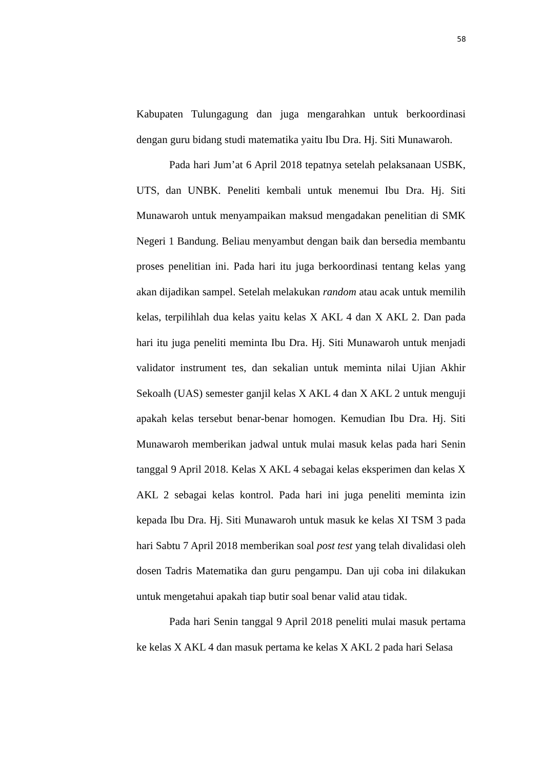58
Kabupaten Tulungagung dan juga mengarahkan untuk berkoordinasi dengan guru bidang studi matematika yaitu Ibu Dra. Hj. Siti Munawaroh.
Pada hari Jum’at 6 April 2018 tepatnya setelah pelaksanaan USBK, UTS, dan UNBK. Peneliti kembali untuk menemui Ibu Dra. Hj. Siti Munawaroh untuk menyampaikan maksud mengadakan penelitian di SMK Negeri 1 Bandung. Beliau menyambut dengan baik dan bersedia membantu proses penelitian ini. Pada hari itu juga berkoordinasi tentang kelas yang akan dijadikan sampel. Setelah melakukan random atau acak untuk memilih kelas, terpilihlah dua kelas yaitu kelas X AKL 4 dan X AKL 2. Dan pada hari itu juga peneliti meminta Ibu Dra. Hj. Siti Munawaroh untuk menjadi validator instrument tes, dan sekalian untuk meminta nilai Ujian Akhir Sekoalh (UAS) semester ganjil kelas X AKL 4 dan X AKL 2 untuk menguji apakah kelas tersebut benar-benar homogen. Kemudian Ibu Dra. Hj. Siti Munawaroh memberikan jadwal untuk mulai masuk kelas pada hari Senin tanggal 9 April 2018. Kelas X AKL 4 sebagai kelas eksperimen dan kelas X AKL 2 sebagai kelas kontrol. Pada hari ini juga peneliti meminta izin kepada Ibu Dra. Hj. Siti Munawaroh untuk masuk ke kelas XI TSM 3 pada hari Sabtu 7 April 2018 memberikan soal post test yang telah divalidasi oleh dosen Tadris Matematika dan guru pengampu. Dan uji coba ini dilakukan untuk mengetahui apakah tiap butir soal benar valid atau tidak.
Pada hari Senin tanggal 9 April 2018 peneliti mulai masuk pertama ke kelas X AKL 4 dan masuk pertama ke kelas X AKL 2 pada hari Selasa